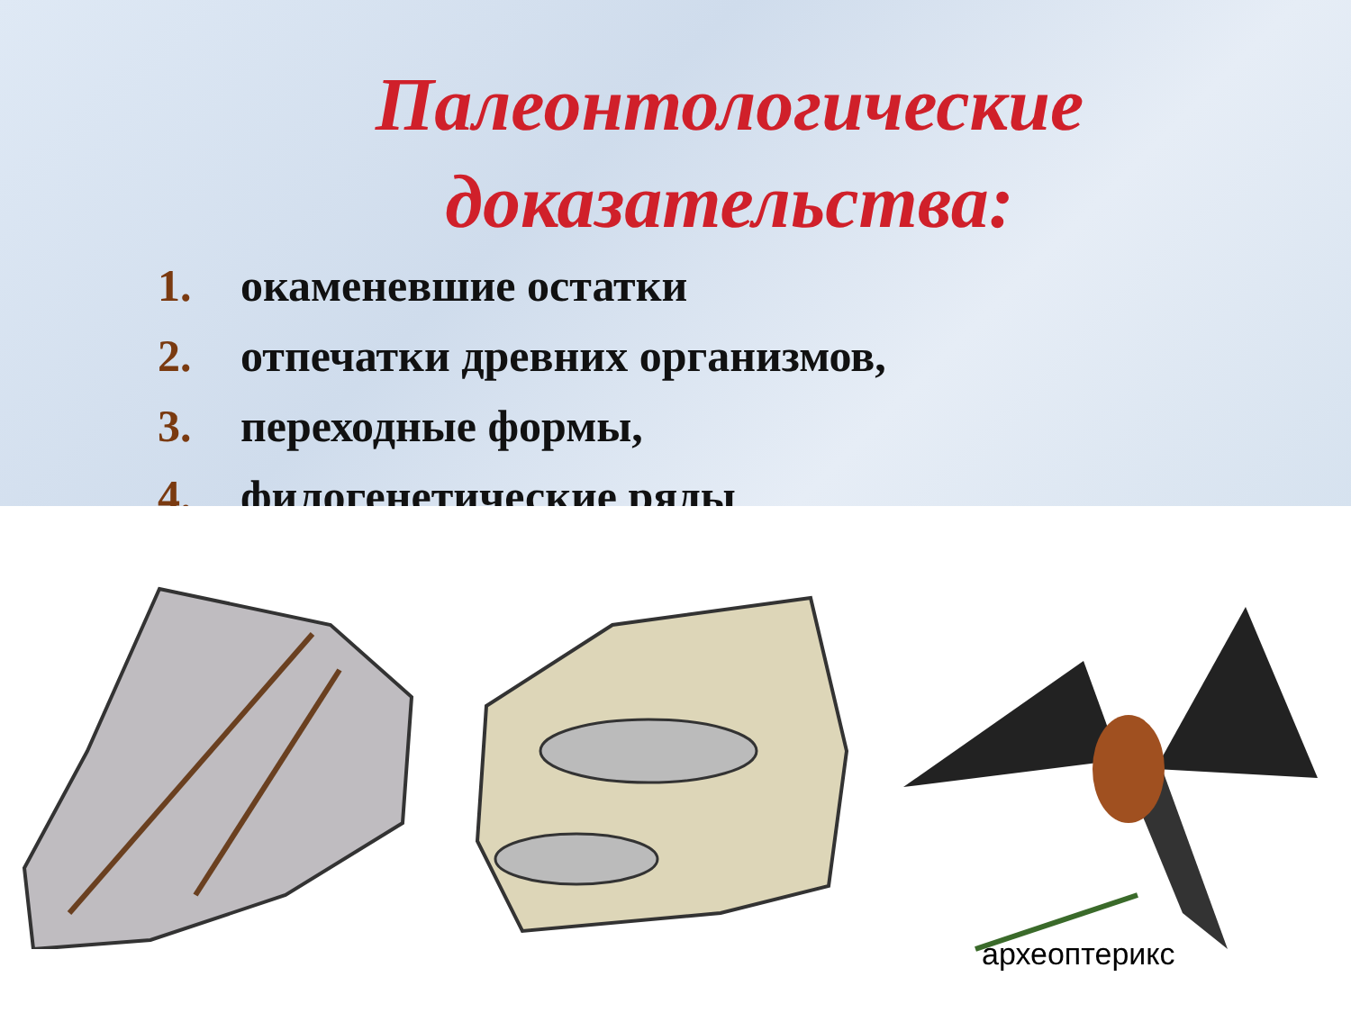Палеонтологические
доказательства:
1. окаменевшие остатки
2. отпечатки древних организмов,
3. переходные формы,
4. филогенетические ряды
археоптерикс